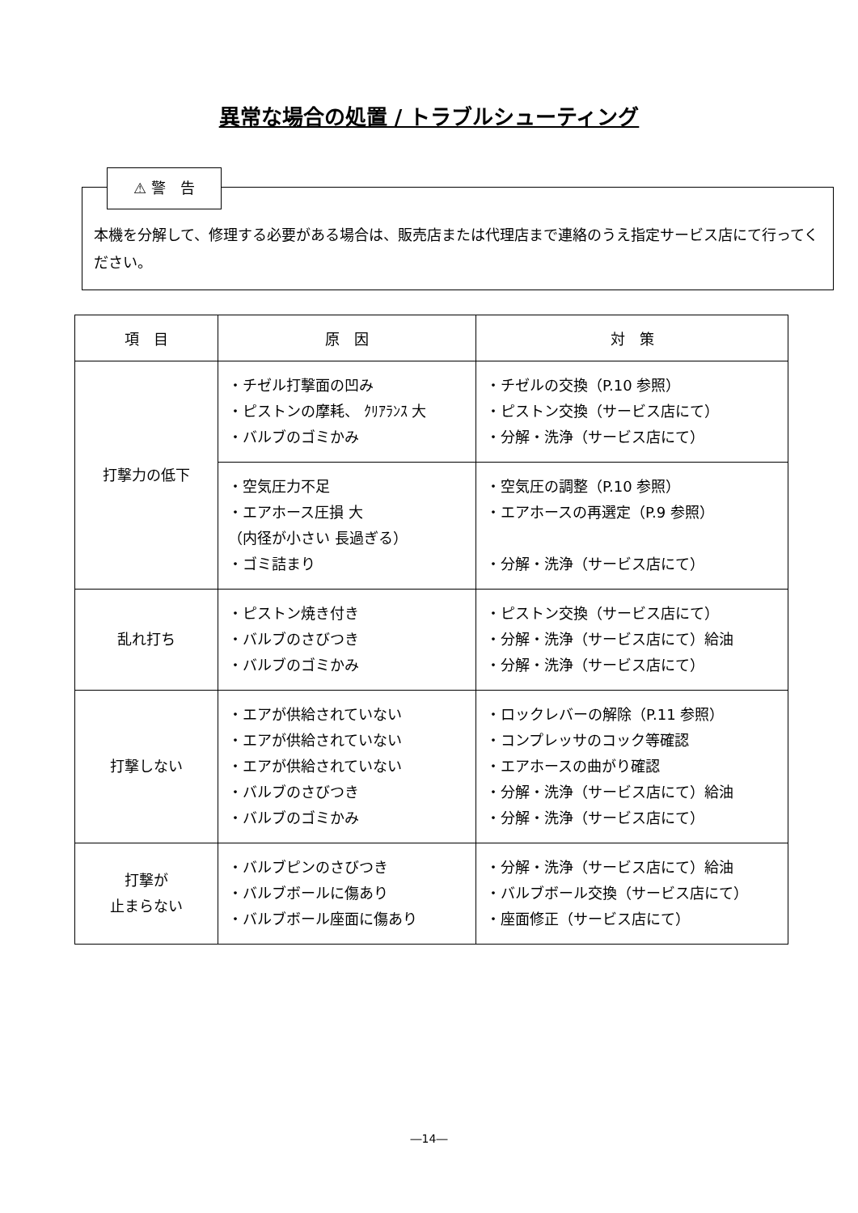異常な場合の処置 / トラブルシューティング
⚠ 警　告
本機を分解して、修理する必要がある場合は、販売店または代理店まで連絡のうえ指定サービス店にて行ってください。
| 項 目 | 原 因 | 対 策 |
| --- | --- | --- |
| 打撃力の低下 | ・チゼル打撃面の凹み ・ピストンの摩耗、 ｸﾘｱﾗﾝｽ 大 ・バルブのゴミかみ | ・チゼルの交換（P.10 参照） ・ピストン交換（サービス店にて） ・分解・洗浄（サービス店にて） |
| | ・空気圧力不足 ・エアホース圧損 大 （内径が小さい 長過ぎる） ・ゴミ詰まり | ・空気圧の調整（P.10 参照） ・エアホースの再選定（P.9 参照） ・分解・洗浄（サービス店にて） |
| 乱れ打ち | ・ピストン焼き付き ・バルブのさびつき ・バルブのゴミかみ | ・ピストン交換（サービス店にて） ・分解・洗浄（サービス店にて）給油 ・分解・洗浄（サービス店にて） |
| 打撃しない | ・エアが供給されていない ・エアが供給されていない ・エアが供給されていない ・バルブのさびつき ・バルブのゴミかみ | ・ロックレバーの解除（P.11 参照） ・コンプレッサのコック等確認 ・エアホースの曲がり確認 ・分解・洗浄（サービス店にて）給油 ・分解・洗浄（サービス店にて） |
| 打撃が 止まらない | ・バルブピンのさびつき ・バルブボールに傷あり ・バルブボール座面に傷あり | ・分解・洗浄（サービス店にて）給油 ・バルブボール交換（サービス店にて） ・座面修正（サービス店にて） |
―14―